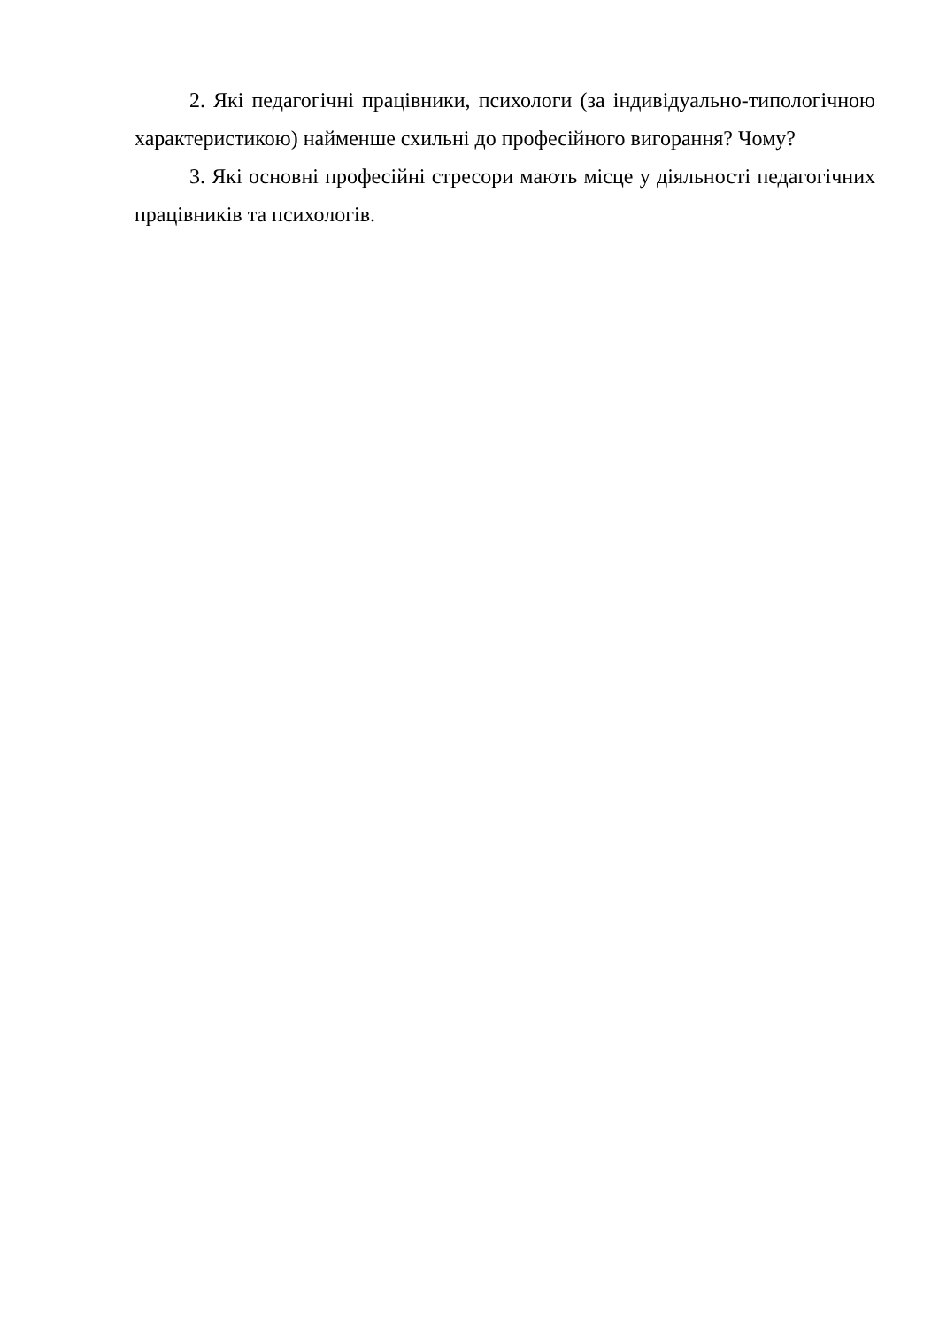2. Які педагогічні працівники, психологи (за індивідуально-типологічною характеристикою) найменше схильні до професійного вигорання? Чому?
3. Які основні професійні стресори мають місце у діяльності педагогічних працівників та психологів.